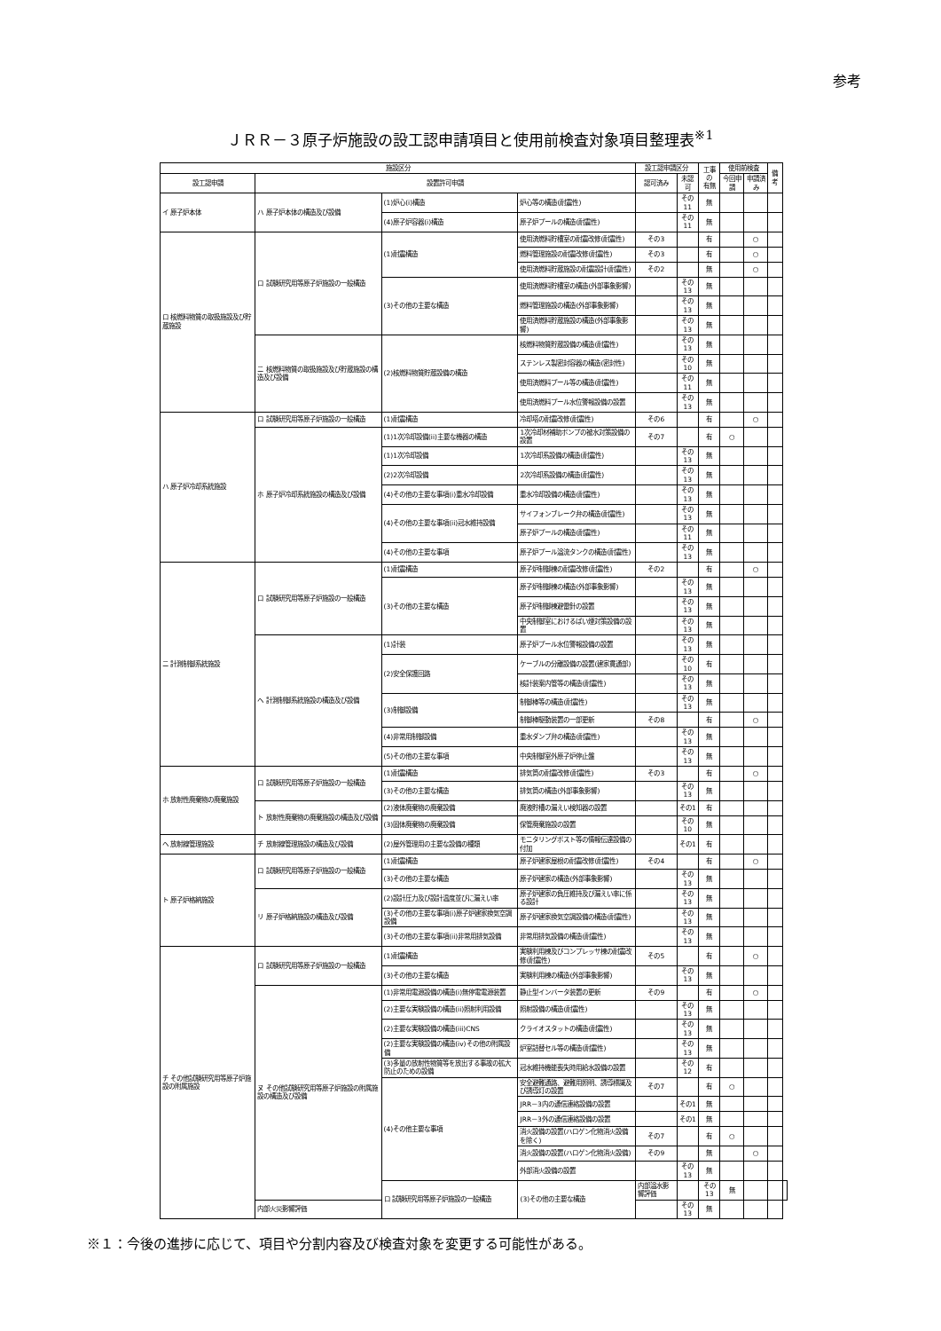参考
ＪＲＲ－３原子炉施設の設工認申請項目と使用前検査対象項目整理表<sup>※1</sup>
| 施設区分 | | | | 設工認申請区分 | | 工事の 有無 | 使用前検査 | | 備考 | |
| --- | --- | --- | --- | --- | --- | --- | --- | --- | --- | --- |
| 設工認申請 | 設置許可申請 | | | 認可済み | 未認可 | | 今回申請 | 申請済み | | |
| イ 原子炉本体 | ハ 原子炉本体の構造及び設備 | (1)炉心(i)構造 | 炉心等の構造(耐震性) | | その11 | 無 | | | | |
| | | (4)原子炉容器(i)構造 | 原子炉プールの構造(耐震性) | | その11 | 無 | | | | |
| ロ 核燃料物質の取扱施設及び貯蔵施設 | ロ 試験研究用等原子炉施設の一般構造 | (1)耐震構造 | 使用済燃料貯槽室の耐震改修(耐震性) | その3 | | 有 | | ○ | | |
| | | | 燃料管理施設の耐震改修(耐震性) | その3 | | 有 | | ○ | | |
| | | | 使用済燃料貯蔵施設の耐震設計(耐震性) | その2 | | 無 | | ○ | | |
| | | (3)その他の主要な構造 | 使用済燃料貯槽室の構造(外部事象影響) | | その13 | 無 | | | | |
| | | | 燃料管理施設の構造(外部事象影響) | | その13 | 無 | | | | |
| | | | 使用済燃料貯蔵施設の構造(外部事象影響) | | その13 | 無 | | | | |
| | ニ 核燃料物質の取扱施設及び貯蔵施設の構造及び設備 | (2)核燃料物質貯蔵設備の構造 | 核燃料物質貯蔵設備の構造(耐震性) | | その13 | 無 | | | | |
| | | | ステンレス製密封容器の構造(密封性) | | その10 | 無 | | | | |
| | | | 使用済燃料プール等の構造(耐震性) | | その11 | 無 | | | | |
| | | | 使用済燃料プール水位警報設備の設置 | | その13 | 無 | | | | |
| ハ 原子炉冷却系統施設 | ロ 試験研究用等原子炉施設の一般構造 | (1)耐震構造 | 冷却塔の耐震改修(耐震性) | その6 | | 有 | | ○ | | |
| | ホ 原子炉冷却系統施設の構造及び設備 | (1)1次冷却設備(ii)主要な機器の構造 | 1次冷却材補助ポンプの被水対策設備の設置 | その7 | | 有 | ○ | | | |
| | | (1)1次冷却設備 | 1次冷却系設備の構造(耐震性) | | その13 | 無 | | | | |
| | | (2)2次冷却設備 | 2次冷却系設備の構造(耐震性) | | その13 | 無 | | | | |
| | | (4)その他の主要な事項(i)重水冷却設備 | 重水冷却設備の構造(耐震性) | | その13 | 無 | | | | |
| | | (4)その他の主要な事項(ii)冠水維持設備 | サイフォンブレーク弁の構造(耐震性) | | その13 | 無 | | | | |
| | | | 原子炉プールの構造(耐震性) | | その11 | 無 | | | | |
| | | (4)その他の主要な事項 | 原子炉プール溢流タンクの構造(耐震性) | | その13 | 無 | | | | |
| ニ 計測制御系統施設 | ロ 試験研究用等原子炉施設の一般構造 | (1)耐震構造 | 原子炉制御棟の耐震改修(耐震性) | その2 | | 有 | | ○ | | |
| | | (3)その他の主要な構造 | 原子炉制御棟の構造(外部事象影響) | | その13 | 無 | | | | |
| | | | 原子炉制御棟避雷針の設置 | | その13 | 無 | | | | |
| | | | 中央制御室におけるばい煙対策設備の設置 | | その13 | 無 | | | | |
| | ヘ 計測制御系統施設の構造及び設備 | (1)計装 | 原子炉プール水位警報設備の設置 | | その13 | 無 | | | | |
| | | (2)安全保護回路 | ケーブルの分離設備の設置(建家貫通部) | | その10 | 有 | | | | |
| | | | 核計装案内管等の構造(耐震性) | | その13 | 無 | | | | |
| | | (3)制御設備 | 制御棒等の構造(耐震性) | | その13 | 無 | | | | |
| | | | 制御棒駆動装置の一部更新 | その8 | | 有 | | ○ | | |
| | | (4)非常用制御設備 | 重水ダンプ弁の構造(耐震性) | | その13 | 無 | | | | |
| | | (5)その他の主要な事項 | 中央制御室外原子炉停止盤 | | その13 | 無 | | | | |
| ホ 放射性廃棄物の廃棄施設 | ロ 試験研究用等原子炉施設の一般構造 | (1)耐震構造 | 排気筒の耐震改修(耐震性) | その3 | | 有 | | ○ | | |
| | | (3)その他の主要な構造 | 排気筒の構造(外部事象影響) | | その13 | 無 | | | | |
| | ト 放射性廃棄物の廃棄施設の構造及び設備 | (2)液体廃棄物の廃棄設備 | 廃液貯槽の漏えい検知器の設置 | | その1 | 有 | | | | |
| | | (3)固体廃棄物の廃棄設備 | 保管廃棄施設の設置 | | その10 | 無 | | | | |
| ヘ 放射線管理施設 | チ 放射線管理施設の構造及び設備 | (2)屋外管理用の主要な設備の種類 | モニタリングポスト等の情報伝達設備の付加 | | その1 | 有 | | | | |
| ト 原子炉格納施設 | ロ 試験研究用等原子炉施設の一般構造 | (1)耐震構造 | 原子炉建家屋根の耐震改修(耐震性) | その4 | | 有 | | ○ | | |
| | | (3)その他の主要な構造 | 原子炉建家の構造(外部事象影響) | | その13 | 無 | | | | |
| | リ 原子炉格納施設の構造及び設備 | (2)設計圧力及び設計温度並びに漏えい率 | 原子炉建家の負圧維持及び漏えい率に係る設計 | | その13 | 無 | | | | |
| | | (3)その他の主要な事項(i)原子炉建家換気空調設備 | 原子炉建家換気空調設備の構造(耐震性) | | その13 | 無 | | | | |
| | | (3)その他の主要な事項(ii)非常用排気設備 | 非常用排気設備の構造(耐震性) | | その13 | 無 | | | | |
| チ その他試験研究用等原子炉施設の附属施設 | ロ 試験研究用等原子炉施設の一般構造 | (1)耐震構造 | 実験利用棟及びコンプレッサ棟の耐震改修(耐震性) | その5 | | 有 | | ○ | | |
| | | (3)その他の主要な構造 | 実験利用棟の構造(外部事象影響) | | その13 | 無 | | | | |
| | ヌ その他試験研究用等原子炉施設の附属施設の構造及び設備 | (1)非常用電源設備の構造(i)無停電電源装置 | 静止型インバータ装置の更新 | その9 | | 有 | | ○ | | |
| | | (2)主要な実験設備の構造(ii)照射利用設備 | 照射設備の構造(耐震性) | | その13 | 無 | | | | |
| | | (2)主要な実験設備の構造(iii)CNS | クライオスタットの構造(耐震性) | | その13 | 無 | | | | |
| | | (2)主要な実験設備の構造(iv)その他の附属設備 | 炉室詰替セル等の構造(耐震性) | | その13 | 無 | | | | |
| | | (3)多量の放射性物質等を放出する事故の拡大防止のための設備 | 冠水維持機能喪失時用給水設備の設置 | | その12 | 有 | | | | |
| | | (4)その他主要な事項 | 安全避難通路、避難用照明、誘導標識及び誘導灯の設置 | その7 | | 有 | ○ | | | |
| | | | JRR－3内の通信連絡設備の設置 | | その1 | 無 | | | | |
| | | | JRR－3外の通信連絡設備の設置 | | その1 | 無 | | | | |
| | | | 消火設備の設置(ハロゲン化物消火設備を除く) | その7 | | 有 | ○ | | | |
| | | | 消火設備の設置(ハロゲン化物消火設備) | その9 | | 無 | | ○ | | |
| | | | 外部消火設備の設置 | | その13 | 無 | | | | |
| | | ロ 試験研究用等原子炉施設の一般構造 | (3)その他の主要な構造 | 内部溢水影響評価 | | その13 | 無 | | | |
| | 内部火災影響評価 | | | | その13 | 無 | | | | |
※１：今後の進捗に応じて、項目や分割内容及び検査対象を変更する可能性がある。